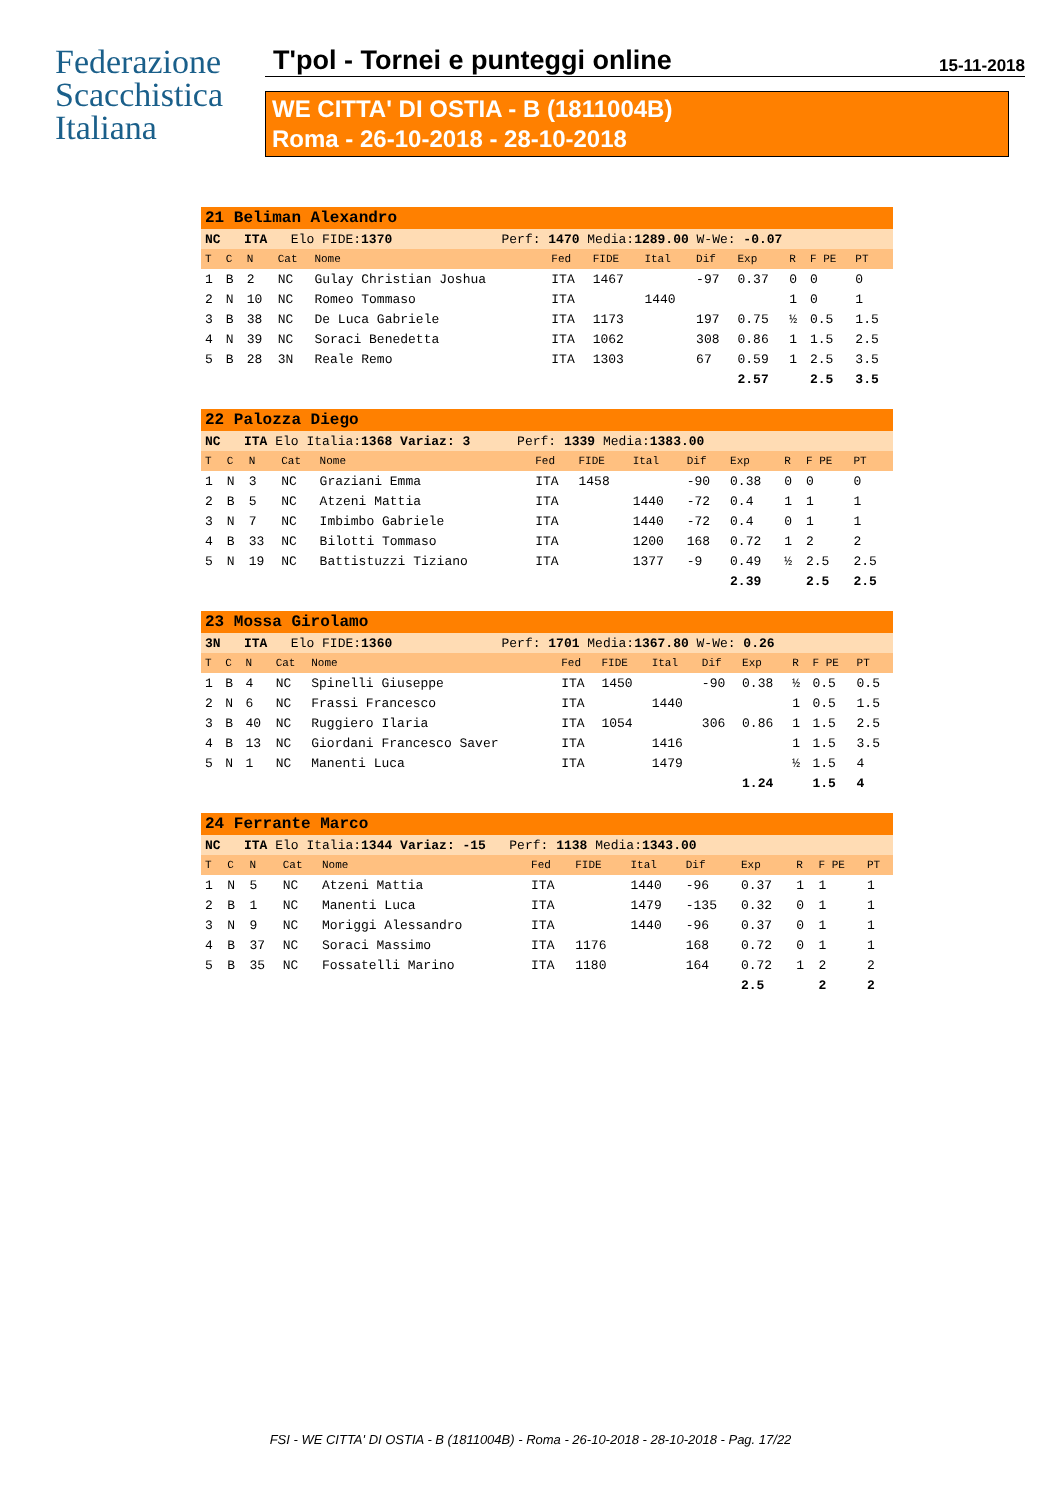Federazione
Scacchistica
Italiana
T'pol - Tornei e punteggi online 15-11-2018
WE CITTA' DI OSTIA - B (1811004B)
Roma - 26-10-2018 - 28-10-2018
| 21 Beliman Alexandro | | | | | | | | | | | | |
| NC ITA Elo FIDE: 1370 Perf: 1470 Media: 1289.00 W-We: -0.07 | | | | | | | | | | | | |
| T | C | N | Cat | Nome | Fed | FIDE | Ital | Dif | Exp | R | F PE | PT |
| 1 | B | 2 | NC | Gulay Christian Joshua | ITA | 1467 | | -97 | 0.37 | 0 | 0 | 0 |
| 2 | N | 10 | NC | Romeo Tommaso | ITA | | 1440 | | | 1 | 0 | 1 |
| 3 | B | 38 | NC | De Luca Gabriele | ITA | 1173 | | 197 | 0.75 | ½ | 0.5 | 1.5 |
| 4 | N | 39 | NC | Soraci Benedetta | ITA | 1062 | | 308 | 0.86 | 1 | 1.5 | 2.5 |
| 5 | B | 28 | 3N | Reale Remo | ITA | 1303 | | 67 | 0.59 | 1 | 2.5 | 3.5 |
| | | | | | | | | | 2.57 | | 2.5 | 3.5 |
| 22 Palozza Diego | | | | | | | | | | | | |
| NC ITA Elo Italia: 1368 Variaz: 3 Perf: 1339 Media: 1383.00 | | | | | | | | | | | | |
| T | C | N | Cat | Nome | Fed | FIDE | Ital | Dif | Exp | R | F PE | PT |
| 1 | N | 3 | NC | Graziani Emma | ITA | 1458 | | -90 | 0.38 | 0 | 0 | 0 |
| 2 | B | 5 | NC | Atzeni Mattia | ITA | | 1440 | -72 | 0.4 | 1 | 1 | 1 |
| 3 | N | 7 | NC | Imbimbo Gabriele | ITA | | 1440 | -72 | 0.4 | 0 | 1 | 1 |
| 4 | B | 33 | NC | Bilotti Tommaso | ITA | | 1200 | 168 | 0.72 | 1 | 2 | 2 |
| 5 | N | 19 | NC | Battistuzzi Tiziano | ITA | | 1377 | -9 | 0.49 | ½ | 2.5 | 2.5 |
| | | | | | | | | | 2.39 | | 2.5 | 2.5 |
| 23 Mossa Girolamo | | | | | | | | | | | | |
| 3N ITA Elo FIDE: 1360 Perf: 1701 Media: 1367.80 W-We: 0.26 | | | | | | | | | | | | |
| T | C | N | Cat | Nome | Fed | FIDE | Ital | Dif | Exp | R | F PE | PT |
| 1 | B | 4 | NC | Spinelli Giuseppe | ITA | 1450 | | -90 | 0.38 | ½ | 0.5 | 0.5 |
| 2 | N | 6 | NC | Frassi Francesco | ITA | | 1440 | | | 1 | 0.5 | 1.5 |
| 3 | B | 40 | NC | Ruggiero Ilaria | ITA | 1054 | | 306 | 0.86 | 1 | 1.5 | 2.5 |
| 4 | B | 13 | NC | Giordani Francesco Saver | ITA | | 1416 | | | 1 | 1.5 | 3.5 |
| 5 | N | 1 | NC | Manenti Luca | ITA | | 1479 | | | ½ | 1.5 | 4 |
| | | | | | | | | | 1.24 | | 1.5 | 4 |
| 24 Ferrante Marco | | | | | | | | | | | | |
| NC ITA Elo Italia: 1344 Variaz: -15 Perf: 1138 Media: 1343.00 | | | | | | | | | | | | |
| T | C | N | Cat | Nome | Fed | FIDE | Ital | Dif | Exp | R | F PE | PT |
| 1 | N | 5 | NC | Atzeni Mattia | ITA | | 1440 | -96 | 0.37 | 1 | 1 | 1 |
| 2 | B | 1 | NC | Manenti Luca | ITA | | 1479 | -135 | 0.32 | 0 | 1 | 1 |
| 3 | N | 9 | NC | Moriggi Alessandro | ITA | | 1440 | -96 | 0.37 | 0 | 1 | 1 |
| 4 | B | 37 | NC | Soraci Massimo | ITA | 1176 | | 168 | 0.72 | 0 | 1 | 1 |
| 5 | B | 35 | NC | Fossatelli Marino | ITA | 1180 | | 164 | 0.72 | 1 | 2 | 2 |
| | | | | | | | | | 2.5 | | 2 | 2 |
FSI - WE CITTA' DI OSTIA - B (1811004B) - Roma - 26-10-2018 - 28-10-2018 - Pag. 17/22